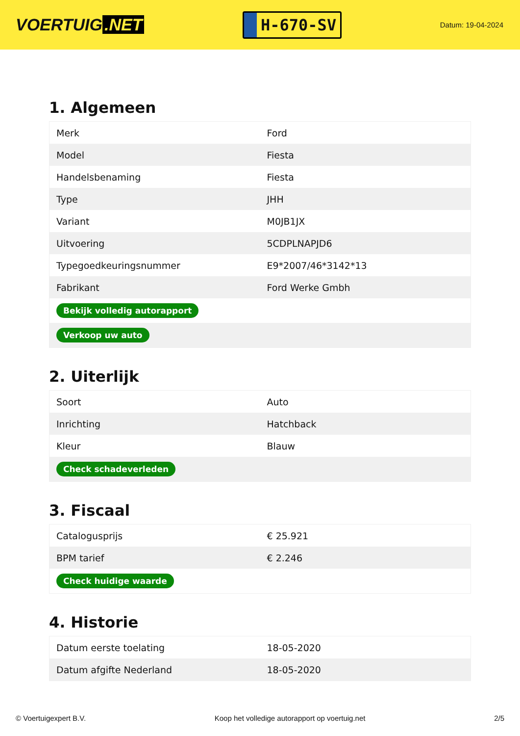VOERTUIG.NET
H-670-SV
Datum: 19-04-2024
1. Algemeen
| Merk | Ford |
| Model | Fiesta |
| Handelsbenaming | Fiesta |
| Type | JHH |
| Variant | M0JB1JX |
| Uitvoering | 5CDPLNAPJD6 |
| Typegoedkeuringsnummer | E9*2007/46*3142*13 |
| Fabrikant | Ford Werke Gmbh |
| Bekijk volledig autorapport | |
| Verkoop uw auto | |
2. Uiterlijk
| Soort | Auto |
| Inrichting | Hatchback |
| Kleur | Blauw |
| Check schadeverleden | |
3. Fiscaal
| Catalogusprijs | € 25.921 |
| BPM tarief | € 2.246 |
| Check huidige waarde | |
4. Historie
| Datum eerste toelating | 18-05-2020 |
| Datum afgifte Nederland | 18-05-2020 |
© Voertuigexpert B.V. Koop het volledige autorapport op voertuig.net 2/5